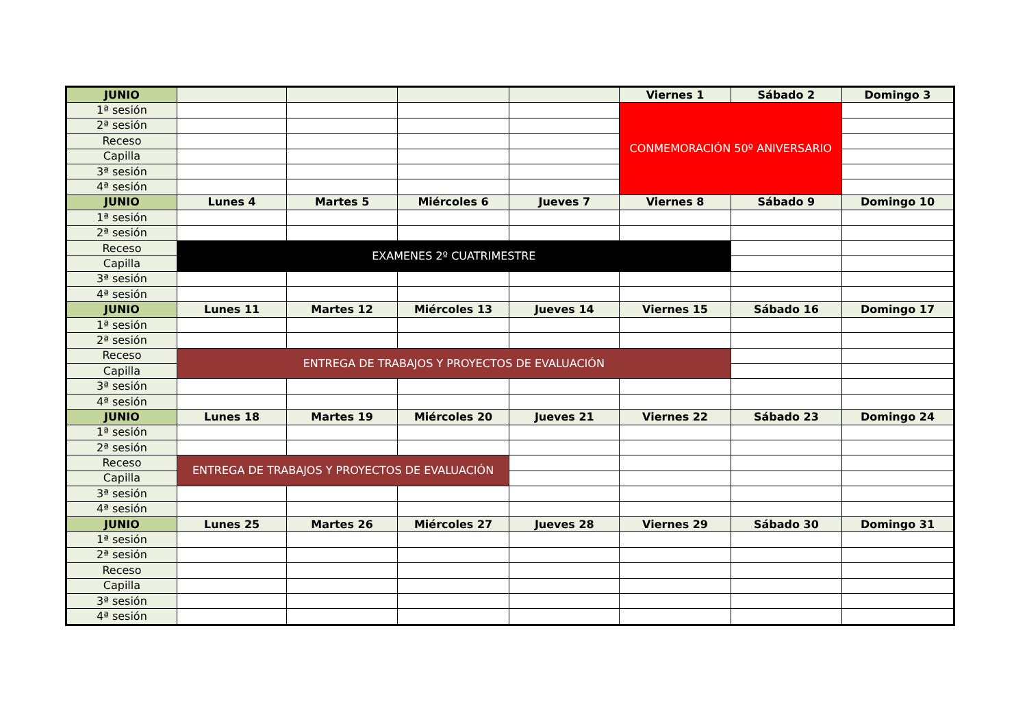| JUNIO | | | | | Viernes 1 | Sábado 2 | Domingo 3 |
| --- | --- | --- | --- | --- | --- | --- | --- |
| 1ª sesión | | | | | CONMEMORACIÓN 50º ANIVERSARIO | | |
| 2ª sesión | | | | | | | |
| Receso | | | | | | | |
| Capilla | | | | | | | |
| 3ª sesión | | | | | | | |
| 4ª sesión | | | | | | | |
| JUNIO | Lunes 4 | Martes 5 | Miércoles 6 | Jueves 7 | Viernes 8 | Sábado 9 | Domingo 10 |
| 1ª sesión | | | | | | | |
| 2ª sesión | | | | | | | |
| Receso | EXAMENES 2º CUATRIMESTRE | | | | | | |
| Capilla | | | | | | | |
| 3ª sesión | | | | | | | |
| 4ª sesión | | | | | | | |
| JUNIO | Lunes 11 | Martes 12 | Miércoles 13 | Jueves 14 | Viernes 15 | Sábado 16 | Domingo 17 |
| 1ª sesión | | | | | | | |
| 2ª sesión | | | | | | | |
| Receso | ENTREGA DE TRABAJOS Y PROYECTOS DE EVALUACIÓN | | | | | | |
| Capilla | | | | | | | |
| 3ª sesión | | | | | | | |
| 4ª sesión | | | | | | | |
| JUNIO | Lunes 18 | Martes 19 | Miércoles 20 | Jueves 21 | Viernes 22 | Sábado 23 | Domingo 24 |
| 1ª sesión | | | | | | | |
| 2ª sesión | | | | | | | |
| Receso | ENTREGA DE TRABAJOS Y PROYECTOS DE EVALUACIÓN | | | | | | |
| Capilla | | | | | | | |
| 3ª sesión | | | | | | | |
| 4ª sesión | | | | | | | |
| JUNIO | Lunes 25 | Martes 26 | Miércoles 27 | Jueves 28 | Viernes 29 | Sábado 30 | Domingo 31 |
| 1ª sesión | | | | | | | |
| 2ª sesión | | | | | | | |
| Receso | | | | | | | |
| Capilla | | | | | | | |
| 3ª sesión | | | | | | | |
| 4ª sesión | | | | | | | |